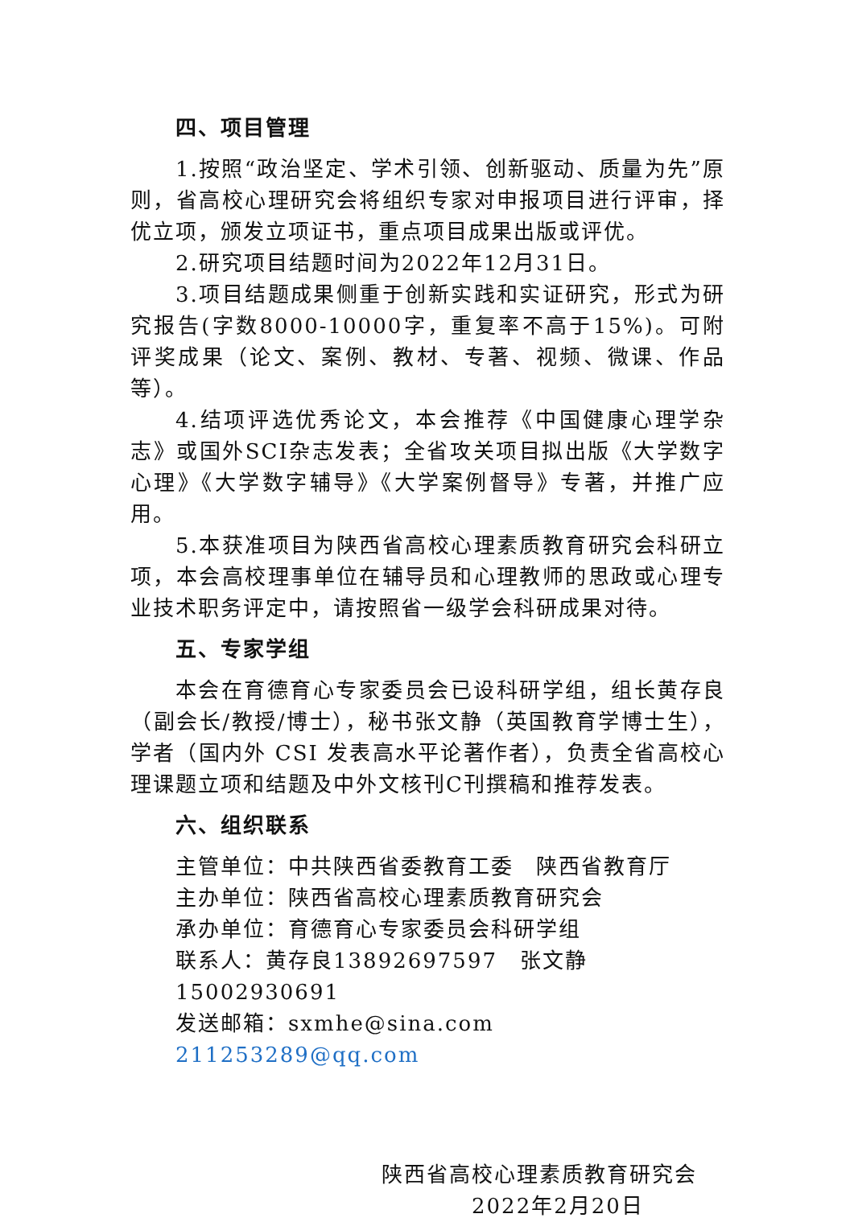四、项目管理
1.按照“政治坚定、学术引领、创新驱动、质量为先”原则，省高校心理研究会将组织专家对申报项目进行评审，择优立项，颁发立项证书，重点项目成果出版或评优。
2.研究项目结题时间为2022年12月31日。
3.项目结题成果侧重于创新实践和实证研究，形式为研究报告(字数8000-10000字，重复率不高于15%)。可附评奖成果（论文、案例、教材、专著、视频、微课、作品等）。
4.结项评选优秀论文，本会推荐《中国健康心理学杂志》或国外SCI杂志发表；全省攻关项目拟出版《大学数字心理》《大学数字辅导》《大学案例督导》专著，并推广应用。
5.本获准项目为陕西省高校心理素质教育研究会科研立项，本会高校理事单位在辅导员和心理教师的思政或心理专业技术职务评定中，请按照省一级学会科研成果对待。
五、专家学组
本会在育德育心专家委员会已设科研学组，组长黄存良（副会长/教授/博士），秘书张文静（英国教育学博士生），学者（国内外 CSI 发表高水平论著作者），负责全省高校心理课题立项和结题及中外文核刊C刊撰稿和推荐发表。
六、组织联系
主管单位：中共陕西省委教育工委　陕西省教育厅
主办单位：陕西省高校心理素质教育研究会
承办单位：育德育心专家委员会科研学组
联系人：黄存良13892697597　张文静15002930691
发送邮箱：sxmhe@sina.com　211253289@qq.com
陕西省高校心理素质教育研究会
2022年2月20日